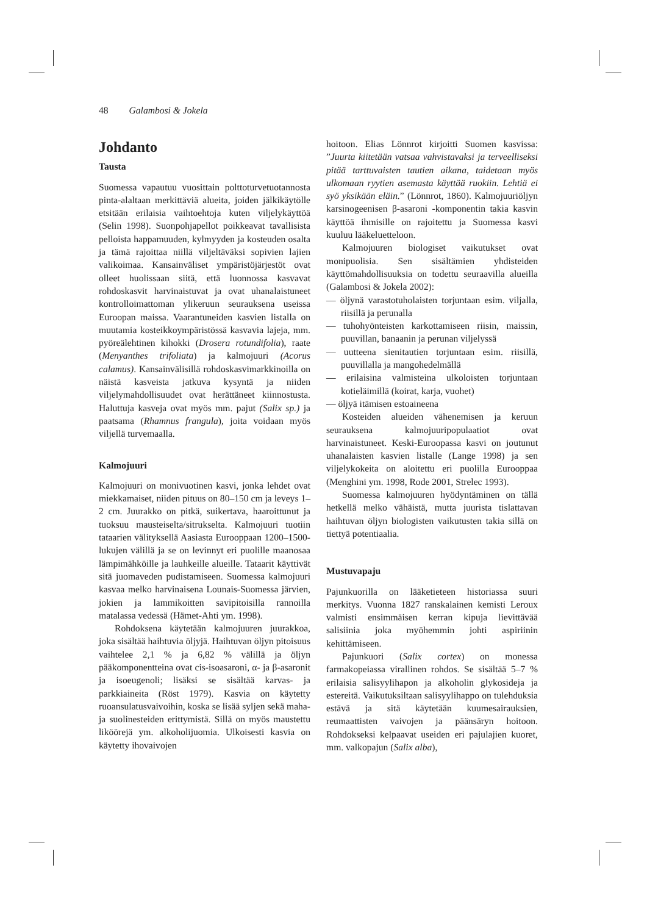48 Galambosi & Jokela
Johdanto
Tausta
Suomessa vapautuu vuosittain polttoturvetuotannosta pinta-alaltaan merkittäviä alueita, joiden jälkikäytölle etsitään erilaisia vaihtoehtoja kuten viljelykäyttöä (Selin 1998). Suonpohjapellot poikkeavat tavallisista pelloista happamuuden, kylmyyden ja kosteuden osalta ja tämä rajoittaa niillä viljeltäväksi sopivien lajien valikoimaa. Kansainväliset ympäristöjärjestöt ovat olleet huolissaan siitä, että luonnossa kasvavat rohdoskasvit harvinaistuvat ja ovat uhanalaistuneet kontrolloimattoman ylikeruun seurauksena useissa Euroopan maissa. Vaarantuneiden kasvien listalla on muutamia kosteikkoympäristössä kasvavia lajeja, mm. pyöreälehtinen kihokki (Drosera rotundifolia), raate (Menyanthes trifoliata) ja kalmojuuri (Acorus calamus). Kansainvälisillä rohdoskasvimarkkinoilla on näistä kasveista jatkuva kysyntä ja niiden viljelymahdollisuudet ovat herättäneet kiinnostusta. Haluttuja kasveja ovat myös mm. pajut (Salix sp.) ja paatsama (Rhamnus frangula), joita voidaan myös viljellä turvemaalla.
Kalmojuuri
Kalmojuuri on monivuotinen kasvi, jonka lehdet ovat miekkamaiset, niiden pituus on 80–150 cm ja leveys 1–2 cm. Juurakko on pitkä, suikertava, haaroittunut ja tuoksuu mausteiselta/sitrukselta. Kalmojuuri tuotiin tataarien välityksellä Aasiasta Eurooppaan 1200–1500-lukujen välillä ja se on levinnyt eri puolille maanosaa lämpimähköille ja lauhkeille alueille. Tataarit käyttivät sitä juomaveden pudistamiseen. Suomessa kalmojuuri kasvaa melko harvinaisena Lounais-Suomessa järvien, jokien ja lammikoitten savipitoisilla rannoilla matalassa vedessä (Hämet-Ahti ym. 1998).
Rohdoksena käytetään kalmojuuren juurakkoa, joka sisältää haihtuvia öljyjä. Haihtuvan öljyn pitoisuus vaihtelee 2,1 % ja 6,82 % välillä ja öljyn pääkomponentteina ovat cis-isoasaroni, α- ja β-asaronit ja isoeugenoli; lisäksi se sisältää karvas- ja parkkiaineita (Röst 1979). Kasvia on käytetty ruoansulatusvaivoihin, koska se lisää syljen sekä maha- ja suolinesteiden erittymistä. Sillä on myös maustettu liköörejä ym. alkoholijuomia. Ulkoisesti kasvia on käytetty ihovaivojen
hoitoon. Elias Lönnrot kirjoitti Suomen kasvissa: ”Juurta kiitetään vatsaa vahvistavaksi ja terveelliseksi pitää tarttuvaisten tautien aikana, taidetaan myös ulkomaan ryytien asemasta käyttää ruokiin. Lehtiä ei syö yksikään eläin.” (Lönnrot, 1860). Kalmojuuriöljyn karsinogeenisen β-asaroni -komponentin takia kasvin käyttöä ihmisille on rajoitettu ja Suomessa kasvi kuuluu lääkeluetteloon.
Kalmojuuren biologiset vaikutukset ovat monipuolisia. Sen sisältämien yhdisteiden käyttömahdollisuuksia on todettu seuraavilla alueilla (Galambosi & Jokela 2002):
— öljynä varastotuholaisten torjuntaan esim. viljalla, riisillä ja perunalla
— tuhohyönteisten karkottamiseen riisin, maissin, puuvillan, banaanin ja perunan viljelyssä
— uutteena sienitautien torjuntaan esim. riisillä, puuvillalla ja mangohedelmällä
— erilaisina valmisteina ulkoloisten torjuntaan kotieläimillä (koirat, karja, vuohet)
— öljyä itämisen estoaineena
Kosteiden alueiden vähenemisen ja keruun seurauksena kalmojuuripopulaatiot ovat harvinaistuneet. Keski-Euroopassa kasvi on joutunut uhanalaisten kasvien listalle (Lange 1998) ja sen viljelykokeita on aloitettu eri puolilla Eurooppaa (Menghini ym. 1998, Rode 2001, Strelec 1993).
Suomessa kalmojuuren hyödyntäminen on tällä hetkellä melko vähäistä, mutta juurista tislattavan haihtuvan öljyn biologisten vaikutusten takia sillä on tiettyä potentiaalia.
Mustuvapaju
Pajunkuorilla on lääketieteen historiassa suuri merkitys. Vuonna 1827 ranskalainen kemisti Leroux valmisti ensimmäisen kerran kipuja lievittävää salisiinia joka myöhemmin johti aspiriinin kehittämiseen.
Pajunkuori (Salix cortex) on monessa farmakopeiassa virallinen rohdos. Se sisältää 5–7 % erilaisia salisyylihapon ja alkoholin glykosideja ja estereitä. Vaikutuksiltaan salisyylihappo on tulehduksia estävä ja sitä käytetään kuumesairauksien, reumaattisten vaivojen ja päänsäryn hoitoon. Rohdokseksi kelpaavat useiden eri pajulajien kuoret, mm. valkopajun (Salix alba),